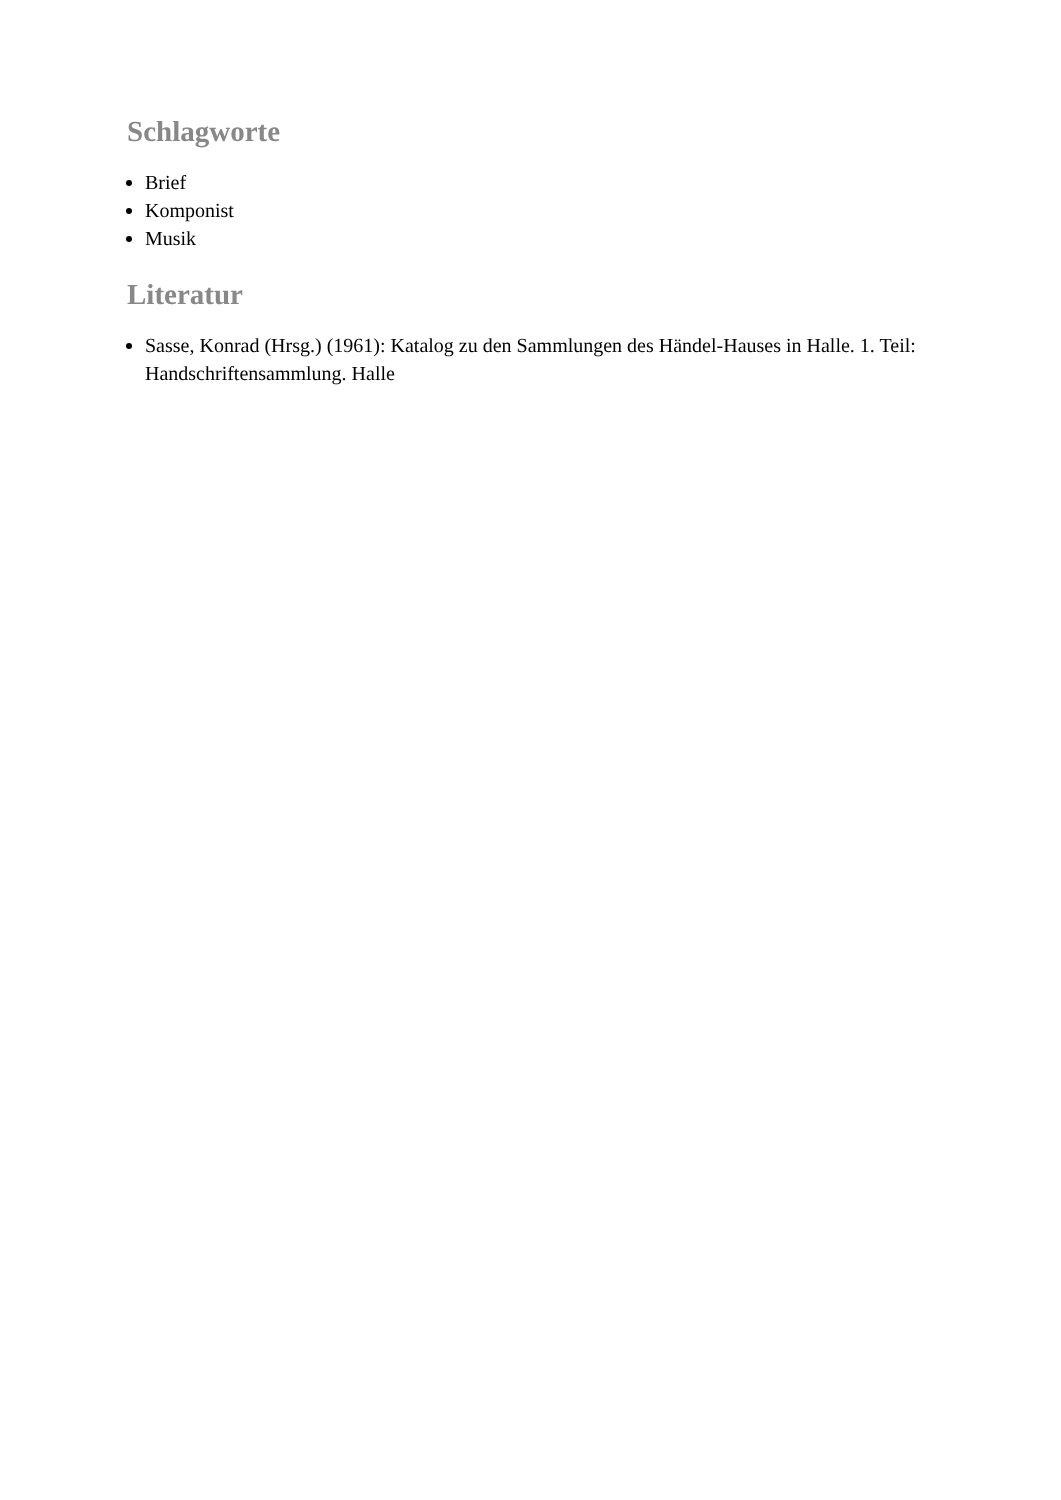Schlagworte
Brief
Komponist
Musik
Literatur
Sasse, Konrad (Hrsg.) (1961): Katalog zu den Sammlungen des Händel-Hauses in Halle. 1. Teil: Handschriftensammlung. Halle